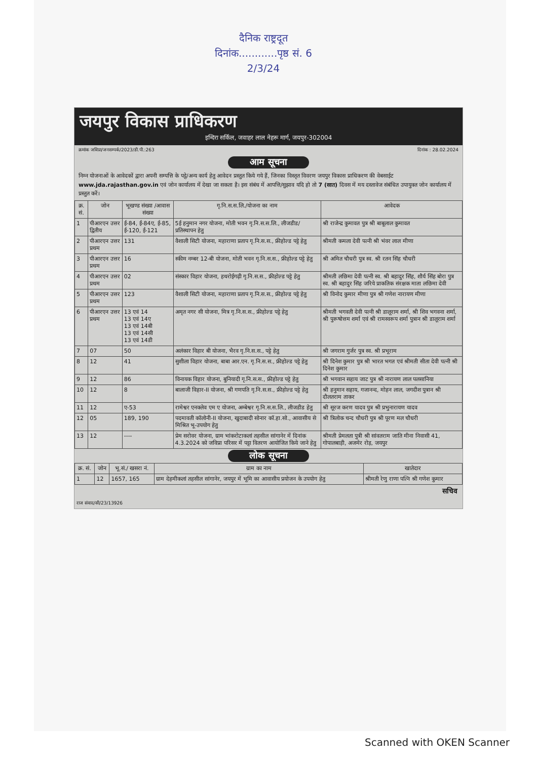दैनिक राष्ट्रदूत
दिनांक............पृष्ठ सं. 6
2/3/24
जयपुर विकास प्राधिकरण
इन्दिरा सर्किल, जवाहर लाल नेहरू मार्ग, जयपुर-302004
क्रमांक जविप्रा/जनसम्पर्क/2023/डी.पी.:263 दिनांक : 28.02.2024
आम सूचना
निम्न योजनाओं के आवेदकों द्वारा अपनी सम्पत्ति के पट्टे/अन्य कार्य हेतु आवेदन प्रस्तुत किये गये हैं, जिनका विस्तृत विवरण जयपुर विकास प्राधिकरण की वेबसाईट www.jda.rajasthan.gov.in एवं जोन कार्यालय में देखा जा सकता है। इस संबंध में आपत्ति/सुझाव यदि हो तो 7 (सात) दिवस में मय दस्तावेज संबंधित उपायुक्त जोन कार्यालय में प्रस्तुत करें।
| क्र. सं. | जोन | भूखण्ड संख्या /आवास संख्या | गृ.नि.स.स.लि./योजना का नाम | आवेदक |
| --- | --- | --- | --- | --- |
| 1 | पीआरएन उत्तर द्वितीय | ई-84, ई-84ए, ई-85, ई-120, ई-121 | 5ई हनुमान नगर योजना, मोती भवन गृ.नि.स.स.लि., लीजडीड/प्रतिस्थापन हेतु | श्री राजेन्द्र कुमावत पुत्र श्री बाबूलाल कुमावत |
| 2 | पीआरएन उत्तर प्रथम | 131 | वैशाली सिटी योजना, महाराणा प्रताप गृ.नि.स.स., फ्रीहोल्ड पट्टे हेतु | श्रीमती कमला देवी पत्नी श्री भंवर लाल मीणा |
| 3 | पीआरएन उत्तर प्रथम | 16 | स्कीम नम्बर 12-बी योजना, मोती भवन गृ.नि.स.स., फ्रीहोल्ड पट्टे हेतु | श्री अमित चौधरी पुत्र स्व. श्री रतन सिंह चौधरी |
| 4 | पीआरएन उत्तर प्रथम | 02 | संस्कार विहार योजना, हथरोईगढ़ी गृ.नि.स.स., फ्रीहोल्ड पट्टे हेतु | श्रीमती लछिमा देवी पत्नी स्व. श्री बहादुर सिंह, शौर्य सिंह बोरा पुत्र स्व. श्री बहादुर सिंह जरिये प्राकतिक संरक्षक माता लछिमा देवी |
| 5 | पीआरएन उत्तर प्रथम | 123 | वैशाली सिटी योजना, महाराणा प्रताप गृ.नि.स.स., फ्रीहोल्ड पट्टे हेतु | श्री विनोद कुमार मीणा पुत्र श्री गणेश नारायण मीणा |
| 6 | पीआरएन उत्तर प्रथम | 13 एवं 14 13 एवं 14ए 13 एवं 14बी 13 एवं 14सी 13 एवं 14डी | अमृत नगर सी योजना, मित्र गृ.नि.स.स., फ्रीहोल्ड पट्टे हेतु | श्रीमती भगवती देवी पत्नी श्री डालूराम शर्मा, श्री शिव भगवना शर्मा, श्री पुरूषोत्तम शर्मा एवं श्री रामस्वरूप शर्मा पुत्रान श्री डालूराम शर्मा |
| 7 | 07 | 50 | अलंकार विहार बी योजना, भैरव गृ.नि.स.स., पट्टे हेतु | श्री जगराम गुर्जर पुत्र स्व. श्री प्रभूराम |
| 8 | 12 | 41 | सुशीला विहार योजना, बाबा आर.एन. गृ.नि.स.स., फ्रीहोल्ड पट्टे हेतु | श्री दिनेश कुमार पुत्र श्री भारत भगत एवं श्रीमती सीता देवी पत्नी श्री दिनेश कुमार |
| 9 | 12 | 86 | विनायक विहार योजना, बुनियादी गृ.नि.स.स., फ्रीहोल्ड पट्टे हेतु | श्री भगवान सहाय जाट पुत्र श्री नारायण लाल पलसानिया |
| 10 | 12 | 8 | बालाजी विहार-II योजना, श्री गणपति गृ.नि.स.स., फ्रीहोल्ड पट्टे हेतु | श्री हनुमान सहाय, गजानन्द, मोहन लाल, जगदीश पुत्रान श्री दौलतराम ताकर |
| 11 | 12 | ए-53 | रामेश्वर एनक्लेव एम ए योजना, अम्बेश्वर गृ.नि.स.स.लि., लीजडीड हेतु | श्री सूरज करण यादव पुत्र श्री प्रभुनारायण यादव |
| 12 | 05 | 189, 190 | पदमावती कॉलोनी-II योजना, खुदाबादी सोनार कॉ.हा.सो., आवासीय से मिश्रित भू-उपयोग हेतु | श्री त्रिलोक चन्द चौधरी पुत्र श्री पूरण मल चौधरी |
| 13 | 12 | ---- | प्रेम सरोवर योजना, ग्राम भांकरोटाकलां तहसील सांगानेर में दिनांक 4.3.2024 को जविप्रा परिसर में पट्टा वितरण आयोजित किये जाने हेतु | श्रीमती प्रेमलता पुत्री श्री सांवतराम जाति मीना निवासी 41, गोपालबाड़ी, अजमेर रोड़, जयपुर |
लोक सूचना
| क्र. सं. | जोन | भू.सं./ खसरा नं. | ग्राम का नाम | खातेदार |
| --- | --- | --- | --- | --- |
| 1 | 12 | 1657, 165 | ग्राम देहमीकलां तहसील सांगानेर, जयपुर में भूमि का आवासीय प्रयोजन के उपयोग हेतु | श्रीमती रेणु राणा पत्नि श्री गणेश कुमार |
सचिव
राज संवाद/सी/23/13926
Scanned with OKEN Scanner